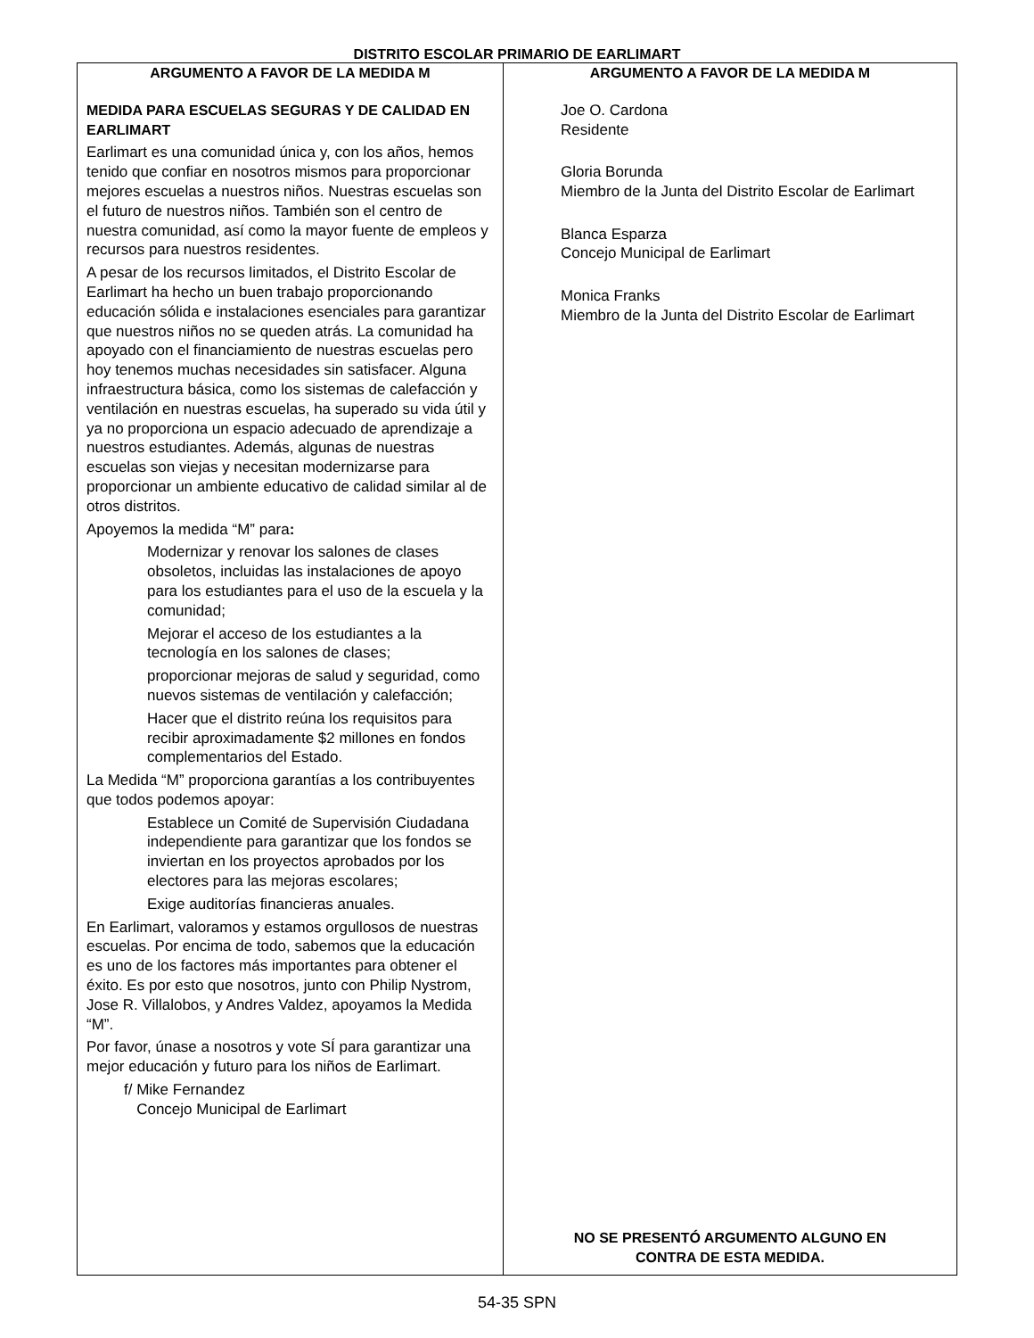DISTRITO ESCOLAR PRIMARIO DE EARLIMART
ARGUMENTO A FAVOR DE LA MEDIDA M
MEDIDA PARA ESCUELAS SEGURAS Y DE CALIDAD EN EARLIMART
Earlimart es una comunidad única y, con los años, hemos tenido que confiar en nosotros mismos para proporcionar mejores escuelas a nuestros niños. Nuestras escuelas son el futuro de nuestros niños. También son el centro de nuestra comunidad, así como la mayor fuente de empleos y recursos para nuestros residentes.
A pesar de los recursos limitados, el Distrito Escolar de Earlimart ha hecho un buen trabajo proporcionando educación sólida e instalaciones esenciales para garantizar que nuestros niños no se queden atrás. La comunidad ha apoyado con el financiamiento de nuestras escuelas pero hoy tenemos muchas necesidades sin satisfacer. Alguna infraestructura básica, como los sistemas de calefacción y ventilación en nuestras escuelas, ha superado su vida útil y ya no proporciona un espacio adecuado de aprendizaje a nuestros estudiantes. Además, algunas de nuestras escuelas son viejas y necesitan modernizarse para proporcionar un ambiente educativo de calidad similar al de otros distritos.
Apoyemos la medida “M” para:
Modernizar y renovar los salones de clases obsoletos, incluidas las instalaciones de apoyo para los estudiantes para el uso de la escuela y la comunidad;
Mejorar el acceso de los estudiantes a la tecnología en los salones de clases;
proporcionar mejoras de salud y seguridad, como nuevos sistemas de ventilación y calefacción;
Hacer que el distrito reúna los requisitos para recibir aproximadamente $2 millones en fondos complementarios del Estado.
La Medida “M” proporciona garantías a los contribuyentes que todos podemos apoyar:
Establece un Comité de Supervisión Ciudadana independiente para garantizar que los fondos se inviertan en los proyectos aprobados por los electores para las mejoras escolares;
Exige auditorías financieras anuales.
En Earlimart, valoramos y estamos orgullosos de nuestras escuelas. Por encima de todo, sabemos que la educación es uno de los factores más importantes para obtener el éxito. Es por esto que nosotros, junto con Philip Nystrom, Jose R. Villalobos, y Andres Valdez, apoyamos la Medida “M”.
Por favor, únase a nosotros y vote SÍ para garantizar una mejor educación y futuro para los niños de Earlimart.
f/ Mike Fernandez
Concejo Municipal de Earlimart
ARGUMENTO A FAVOR DE LA MEDIDA M
Joe O. Cardona
Residente
Gloria Borunda
Miembro de la Junta del Distrito Escolar de Earlimart
Blanca Esparza
Concejo Municipal de Earlimart
Monica Franks
Miembro de la Junta del Distrito Escolar de Earlimart
NO SE PRESENTÓ ARGUMENTO ALGUNO EN
CONTRA DE ESTA MEDIDA.
54-35 SPN